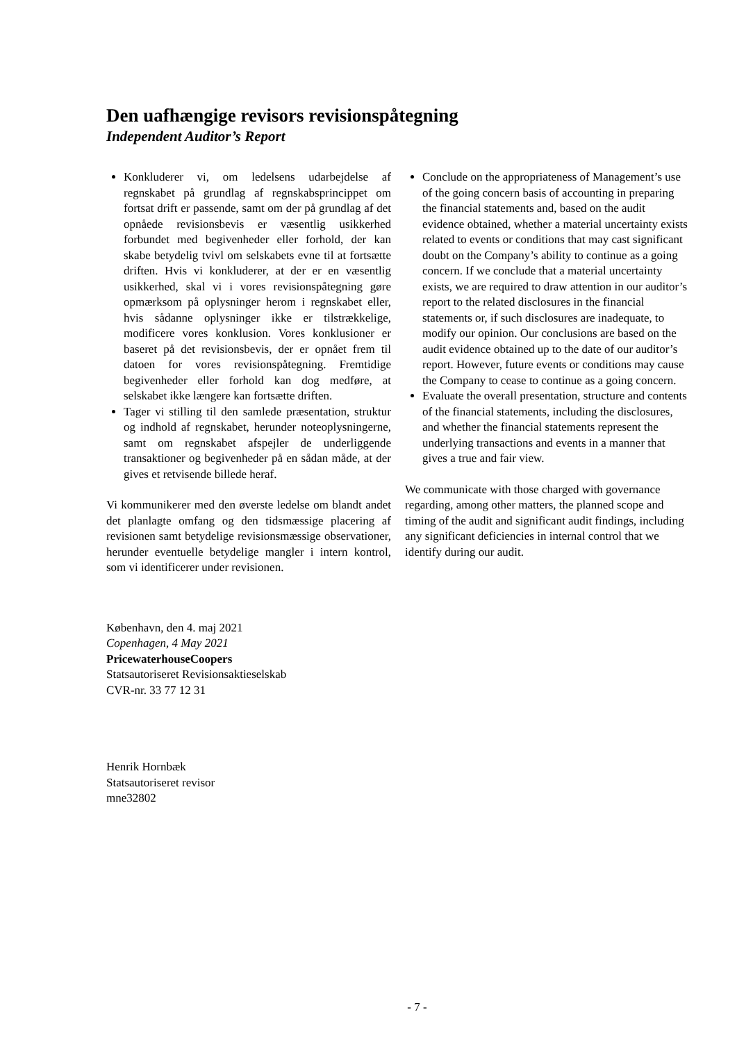Den uafhængige revisors revisionspåtegning
Independent Auditor’s Report
Konkluderer vi, om ledelsens udarbejdelse af regnskabet på grundlag af regnskabsprincippet om fortsat drift er passende, samt om der på grundlag af det opnåede revisionsbevis er væsentlig usikkerhed forbundet med begivenheder eller forhold, der kan skabe betydelig tvivl om selskabets evne til at fortsætte driften. Hvis vi konkluderer, at der er en væsentlig usikkerhed, skal vi i vores revisionspåtegning gøre opmærksom på oplysninger herom i regnskabet eller, hvis sådanne oplysninger ikke er tilstrækkelige, modificere vores konklusion. Vores konklusioner er baseret på det revisionsbevis, der er opnået frem til datoen for vores revisionspåtegning. Fremtidige begivenheder eller forhold kan dog medføre, at selskabet ikke længere kan fortsætte driften.
Tager vi stilling til den samlede præsentation, struktur og indhold af regnskabet, herunder noteoplysningerne, samt om regnskabet afspejler de underliggende transaktioner og begivenheder på en sådan måde, at der gives et retvisende billede heraf.
Vi kommunikerer med den øverste ledelse om blandt andet det planlagte omfang og den tidsmæssige placering af revisionen samt betydelige revisionsmæssige observationer, herunder eventuelle betydelige mangler i intern kontrol, som vi identificerer under revisionen.
Conclude on the appropriateness of Management’s use of the going concern basis of accounting in preparing the financial statements and, based on the audit evidence obtained, whether a material uncertainty exists related to events or conditions that may cast significant doubt on the Company’s ability to continue as a going concern. If we conclude that a material uncertainty exists, we are required to draw attention in our auditor’s report to the related disclosures in the financial statements or, if such disclosures are inadequate, to modify our opinion. Our conclusions are based on the audit evidence obtained up to the date of our auditor’s report. However, future events or conditions may cause the Company to cease to continue as a going concern.
Evaluate the overall presentation, structure and contents of the financial statements, including the disclosures, and whether the financial statements represent the underlying transactions and events in a manner that gives a true and fair view.
We communicate with those charged with governance regarding, among other matters, the planned scope and timing of the audit and significant audit findings, including any significant deficiencies in internal control that we identify during our audit.
København, den 4. maj 2021
Copenhagen, 4 May 2021
PricewaterhouseCoopers
Statsautoriseret Revisionsaktieselskab
CVR-nr. 33 77 12 31
Henrik Hornbæk
Statsautoriseret revisor
mne32802
- 7 -